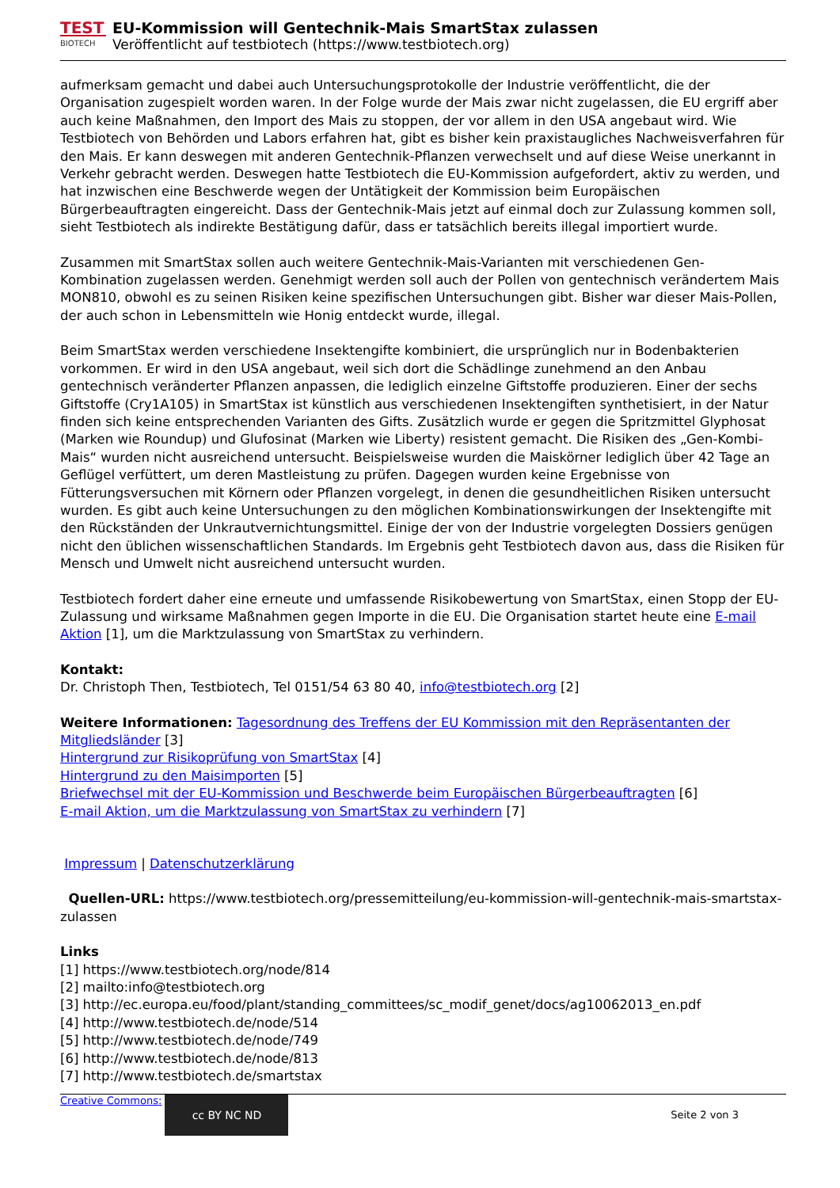TEST
BIOTECH
EU-Kommission will Gentechnik-Mais SmartStax zulassen
Veröffentlicht auf testbiotech (https://www.testbiotech.org)
aufmerksam gemacht und dabei auch Untersuchungsprotokolle der Industrie veröffentlicht, die der Organisation zugespielt worden waren. In der Folge wurde der Mais zwar nicht zugelassen, die EU ergriff aber auch keine Maßnahmen, den Import des Mais zu stoppen, der vor allem in den USA angebaut wird. Wie Testbiotech von Behörden und Labors erfahren hat, gibt es bisher kein praxistaugliches Nachweisverfahren für den Mais. Er kann deswegen mit anderen Gentechnik-Pflanzen verwechselt und auf diese Weise unerkannt in Verkehr gebracht werden. Deswegen hatte Testbiotech die EU-Kommission aufgefordert, aktiv zu werden, und hat inzwischen eine Beschwerde wegen der Untätigkeit der Kommission beim Europäischen Bürgerbeauftragten eingereicht. Dass der Gentechnik-Mais jetzt auf einmal doch zur Zulassung kommen soll, sieht Testbiotech als indirekte Bestätigung dafür, dass er tatsächlich bereits illegal importiert wurde.
Zusammen mit SmartStax sollen auch weitere Gentechnik-Mais-Varianten mit verschiedenen Gen-Kombination zugelassen werden. Genehmigt werden soll auch der Pollen von gentechnisch verändertem Mais MON810, obwohl es zu seinen Risiken keine spezifischen Untersuchungen gibt. Bisher war dieser Mais-Pollen, der auch schon in Lebensmitteln wie Honig entdeckt wurde, illegal.
Beim SmartStax werden verschiedene Insektengifte kombiniert, die ursprünglich nur in Bodenbakterien vorkommen. Er wird in den USA angebaut, weil sich dort die Schädlinge zunehmend an den Anbau gentechnisch veränderter Pflanzen anpassen, die lediglich einzelne Giftstoffe produzieren. Einer der sechs Giftstoffe (Cry1A105) in SmartStax ist künstlich aus verschiedenen Insektengiften synthetisiert, in der Natur finden sich keine entsprechenden Varianten des Gifts. Zusätzlich wurde er gegen die Spritzmittel Glyphosat (Marken wie Roundup) und Glufosinat (Marken wie Liberty) resistent gemacht. Die Risiken des „Gen-Kombi-Mais“ wurden nicht ausreichend untersucht. Beispielsweise wurden die Maiskörner lediglich über 42 Tage an Geflügel verfüttert, um deren Mastleistung zu prüfen. Dagegen wurden keine Ergebnisse von Fütterungsversuchen mit Körnern oder Pflanzen vorgelegt, in denen die gesundheitlichen Risiken untersucht wurden. Es gibt auch keine Untersuchungen zu den möglichen Kombinationswirkungen der Insektengifte mit den Rückständen der Unkrautvernichtungsmittel. Einige der von der Industrie vorgelegten Dossiers genügen nicht den üblichen wissenschaftlichen Standards. Im Ergebnis geht Testbiotech davon aus, dass die Risiken für Mensch und Umwelt nicht ausreichend untersucht wurden.
Testbiotech fordert daher eine erneute und umfassende Risikobewertung von SmartStax, einen Stopp der EU-Zulassung und wirksame Maßnahmen gegen Importe in die EU. Die Organisation startet heute eine E-mail Aktion [1], um die Marktzulassung von SmartStax zu verhindern.
Kontakt:
Dr. Christoph Then, Testbiotech, Tel 0151/54 63 80 40, info@testbiotech.org [2]
Weitere Informationen: Tagesordnung des Treffens der EU Kommission mit den Repräsentanten der Mitgliedsländer [3]
Hintergrund zur Risikoprüfung von SmartStax [4]
Hintergrund zu den Maisimporten [5]
Briefwechsel mit der EU-Kommission und Beschwerde beim Europäischen Bürgerbeauftragten [6]
E-mail Aktion, um die Marktzulassung von SmartStax zu verhindern [7]
Impressum | Datenschutzerklärung
Quellen-URL: https://www.testbiotech.org/pressemitteilung/eu-kommission-will-gentechnik-mais-smartstax-zulassen
Links
[1] https://www.testbiotech.org/node/814
[2] mailto:info@testbiotech.org
[3] http://ec.europa.eu/food/plant/standing_committees/sc_modif_genet/docs/ag10062013_en.pdf
[4] http://www.testbiotech.de/node/514
[5] http://www.testbiotech.de/node/749
[6] http://www.testbiotech.de/node/813
[7] http://www.testbiotech.de/smartstax
Creative Commons: cc BY NC ND
Seite 2 von 3